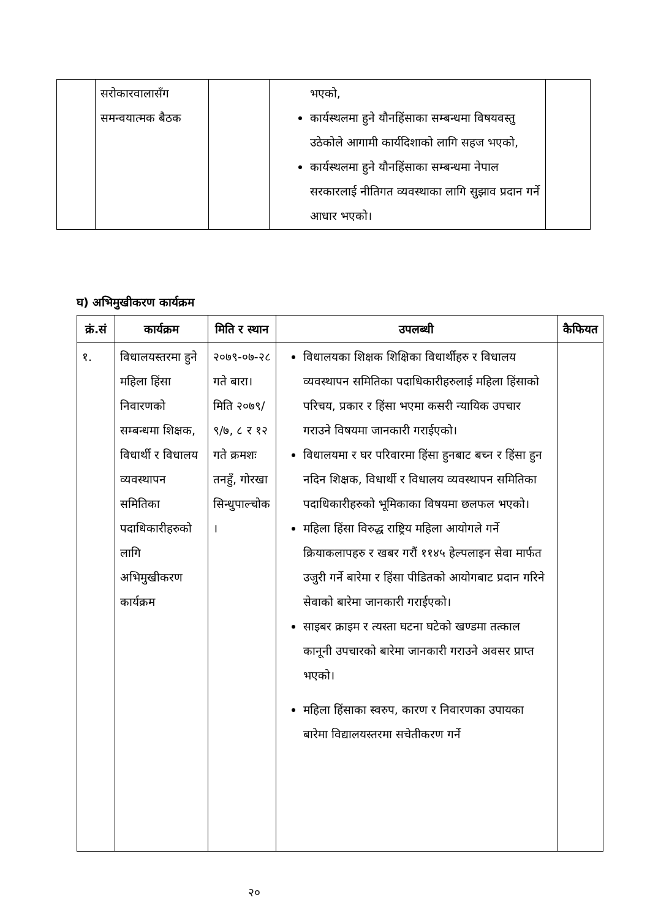| | सरोकारवालासँग समन्वयात्मक बैठक | | भएको, कार्यस्थलमा हुने यौनहिंसाका सम्बन्धमा विषयवस्तु उठेकोले आगामी कार्यदिशाको लागि सहज भएको, कार्यस्थलमा हुने यौनहिंसाका सम्बन्धमा नेपाल सरकारलाई नीतिगत व्यवस्थाका लागि सुझाव प्रदान गर्ने आधार भएको। | |
घ) अभिमुखीकरण कार्यक्रम
| क्रं.सं | कार्यक्रम | मिति र स्थान | उपलब्धी | कैफियत |
| --- | --- | --- | --- | --- |
| १. | विधालयस्तरमा हुने महिला हिंसा निवारणको सम्बन्धमा शिक्षक, विधार्थी र विधालय व्यवस्थापन समितिका पदाधिकारीहरुको लागि अभिमुखीकरण कार्यक्रम | २०७९-०७-२८ गते बारा। मिति २०७९/ ९/७, ८ र १२ गते क्रमशः तनहुँ, गोरखा सिन्धुपाल्चोक । | विधालयका शिक्षक शिक्षिका विधार्थीहरु र विधालय व्यवस्थापन समितिका पदाधिकारीहरुलाई महिला हिंसाको परिचय, प्रकार र हिंसा भएमा कसरी न्यायिक उपचार गराउने विषयमा जानकारी गराईएको। विधालयमा र घर परिवारमा हिंसा हुनबाट बच्न र हिंसा हुन नदिन शिक्षक, विधार्थी र विधालय व्यवस्थापन समितिका पदाधिकारीहरुको भूमिकाका विषयमा छलफल भएको। महिला हिंसा विरुद्ध राष्ट्रिय महिला आयोगले गर्ने क्रियाकलापहरु र खबर गरौं ११४५ हेल्पलाइन सेवा मार्फत उजुरी गर्ने बारेमा र हिंसा पीडितको आयोगबाट प्रदान गरिने सेवाको बारेमा जानकारी गराईएको। साइबर क्राइम र त्यस्ता घटना घटेको खण्डमा तत्काल कानूनी उपचारको बारेमा जानकारी गराउने अवसर प्राप्त भएको। महिला हिंसाका स्वरुप, कारण र निवारणका उपायका बारेमा विद्यालयस्तरमा सचेतीकरण गर्ने | |
२०